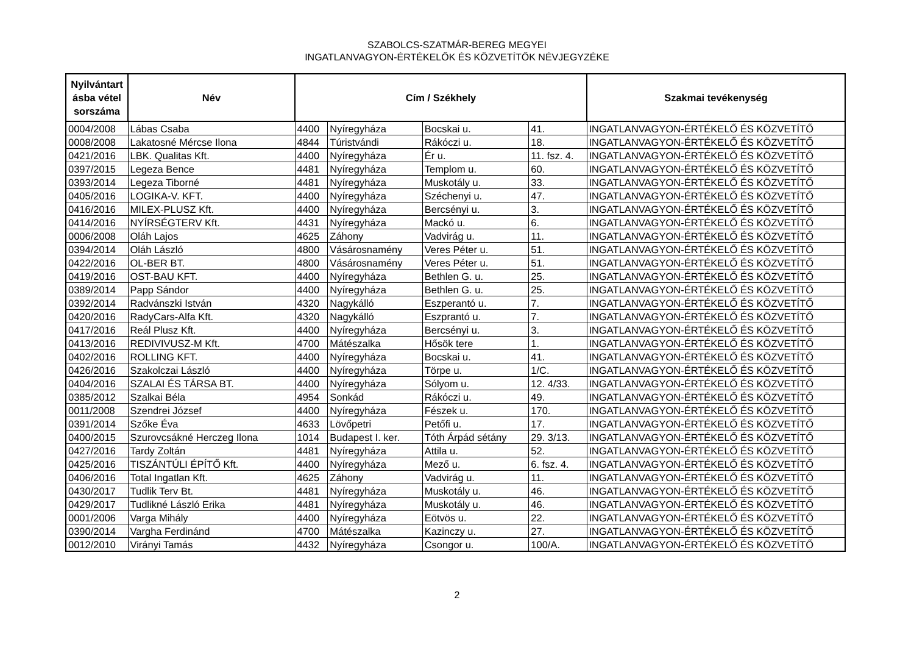SZABOLCS-SZATMÁR-BEREG MEGYEI
INGATLANVAGYON-ÉRTÉKELŐK ÉS KÖZVETÍTŐK NÉVJEGYZÉKE
| Nyilvántart ásba vétel sorszáma | Név | Cím / Székhely | | | | Szakmai tevékenység |
| --- | --- | --- | --- | --- | --- | --- |
| 0004/2008 | Lábas Csaba | 4400 | Nyíregyháza | Bocskai u. | 41. | INGATLANVAGYON-ÉRTÉKELŐ ÉS KÖZVETÍTŐ |
| 0008/2008 | Lakatosné Mércse Ilona | 4844 | Túristvándi | Rákóczi u. | 18. | INGATLANVAGYON-ÉRTÉKELŐ ÉS KÖZVETÍTŐ |
| 0421/2016 | LBK. Qualitas Kft. | 4400 | Nyíregyháza | Ér u. | 11. fsz. 4. | INGATLANVAGYON-ÉRTÉKELŐ ÉS KÖZVETÍTŐ |
| 0397/2015 | Legeza Bence | 4481 | Nyíregyháza | Templom u. | 60. | INGATLANVAGYON-ÉRTÉKELŐ ÉS KÖZVETÍTŐ |
| 0393/2014 | Legeza Tiborné | 4481 | Nyíregyháza | Muskotály u. | 33. | INGATLANVAGYON-ÉRTÉKELŐ ÉS KÖZVETÍTŐ |
| 0405/2016 | LOGIKA-V. KFT. | 4400 | Nyíregyháza | Széchenyi u. | 47. | INGATLANVAGYON-ÉRTÉKELŐ ÉS KÖZVETÍTŐ |
| 0416/2016 | MILEX-PLUSZ Kft. | 4400 | Nyíregyháza | Bercsényi u. | 3. | INGATLANVAGYON-ÉRTÉKELŐ ÉS KÖZVETÍTŐ |
| 0414/2016 | NYÍRSÉGTERV Kft. | 4431 | Nyíregyháza | Mackó u. | 6. | INGATLANVAGYON-ÉRTÉKELŐ ÉS KÖZVETÍTŐ |
| 0006/2008 | Oláh Lajos | 4625 | Záhony | Vadvirág u. | 11. | INGATLANVAGYON-ÉRTÉKELŐ ÉS KÖZVETÍTŐ |
| 0394/2014 | Oláh László | 4800 | Vásárosnamény | Veres Péter u. | 51. | INGATLANVAGYON-ÉRTÉKELŐ ÉS KÖZVETÍTŐ |
| 0422/2016 | OL-BER BT. | 4800 | Vásárosnamény | Veres Péter u. | 51. | INGATLANVAGYON-ÉRTÉKELŐ ÉS KÖZVETÍTŐ |
| 0419/2016 | OST-BAU KFT. | 4400 | Nyíregyháza | Bethlen G. u. | 25. | INGATLANVAGYON-ÉRTÉKELŐ ÉS KÖZVETÍTŐ |
| 0389/2014 | Papp Sándor | 4400 | Nyíregyháza | Bethlen G. u. | 25. | INGATLANVAGYON-ÉRTÉKELŐ ÉS KÖZVETÍTŐ |
| 0392/2014 | Radvánszki István | 4320 | Nagykálló | Eszperantó u. | 7. | INGATLANVAGYON-ÉRTÉKELŐ ÉS KÖZVETÍTŐ |
| 0420/2016 | RadyCars-Alfa Kft. | 4320 | Nagykálló | Eszprantó u. | 7. | INGATLANVAGYON-ÉRTÉKELŐ ÉS KÖZVETÍTŐ |
| 0417/2016 | Reál Plusz Kft. | 4400 | Nyíregyháza | Bercsényi u. | 3. | INGATLANVAGYON-ÉRTÉKELŐ ÉS KÖZVETÍTŐ |
| 0413/2016 | REDIVIVUSZ-M Kft. | 4700 | Mátészalka | Hősök tere | 1. | INGATLANVAGYON-ÉRTÉKELŐ ÉS KÖZVETÍTŐ |
| 0402/2016 | ROLLING KFT. | 4400 | Nyíregyháza | Bocskai u. | 41. | INGATLANVAGYON-ÉRTÉKELŐ ÉS KÖZVETÍTŐ |
| 0426/2016 | Szakolczai László | 4400 | Nyíregyháza | Törpe u. | 1/C. | INGATLANVAGYON-ÉRTÉKELŐ ÉS KÖZVETÍTŐ |
| 0404/2016 | SZALAI ÉS TÁRSA BT. | 4400 | Nyíregyháza | Sólyom u. | 12. 4/33. | INGATLANVAGYON-ÉRTÉKELŐ ÉS KÖZVETÍTŐ |
| 0385/2012 | Szalkai Béla | 4954 | Sonkád | Rákóczi u. | 49. | INGATLANVAGYON-ÉRTÉKELŐ ÉS KÖZVETÍTŐ |
| 0011/2008 | Szendrei József | 4400 | Nyíregyháza | Fészek u. | 170. | INGATLANVAGYON-ÉRTÉKELŐ ÉS KÖZVETÍTŐ |
| 0391/2014 | Szőke Éva | 4633 | Lövőpetri | Petőfi u. | 17. | INGATLANVAGYON-ÉRTÉKELŐ ÉS KÖZVETÍTŐ |
| 0400/2015 | Szurovcsákné Herczeg Ilona | 1014 | Budapest I. ker. | Tóth Árpád sétány | 29. 3/13. | INGATLANVAGYON-ÉRTÉKELŐ ÉS KÖZVETÍTŐ |
| 0427/2016 | Tardy Zoltán | 4481 | Nyíregyháza | Attila u. | 52. | INGATLANVAGYON-ÉRTÉKELŐ ÉS KÖZVETÍTŐ |
| 0425/2016 | TISZÁNTÚLI ÉPÍTŐ Kft. | 4400 | Nyíregyháza | Mező u. | 6. fsz. 4. | INGATLANVAGYON-ÉRTÉKELŐ ÉS KÖZVETÍTŐ |
| 0406/2016 | Total Ingatlan Kft. | 4625 | Záhony | Vadvirág u. | 11. | INGATLANVAGYON-ÉRTÉKELŐ ÉS KÖZVETÍTŐ |
| 0430/2017 | Tudlik Terv Bt. | 4481 | Nyíregyháza | Muskotály u. | 46. | INGATLANVAGYON-ÉRTÉKELŐ ÉS KÖZVETÍTŐ |
| 0429/2017 | Tudlikné László Erika | 4481 | Nyíregyháza | Muskotály u. | 46. | INGATLANVAGYON-ÉRTÉKELŐ ÉS KÖZVETÍTŐ |
| 0001/2006 | Varga Mihály | 4400 | Nyíregyháza | Eötvös u. | 22. | INGATLANVAGYON-ÉRTÉKELŐ ÉS KÖZVETÍTŐ |
| 0390/2014 | Vargha Ferdinánd | 4700 | Mátészalka | Kazinczy u. | 27. | INGATLANVAGYON-ÉRTÉKELŐ ÉS KÖZVETÍTŐ |
| 0012/2010 | Virányi Tamás | 4432 | Nyíregyháza | Csongor u. | 100/A. | INGATLANVAGYON-ÉRTÉKELŐ ÉS KÖZVETÍTŐ |
2